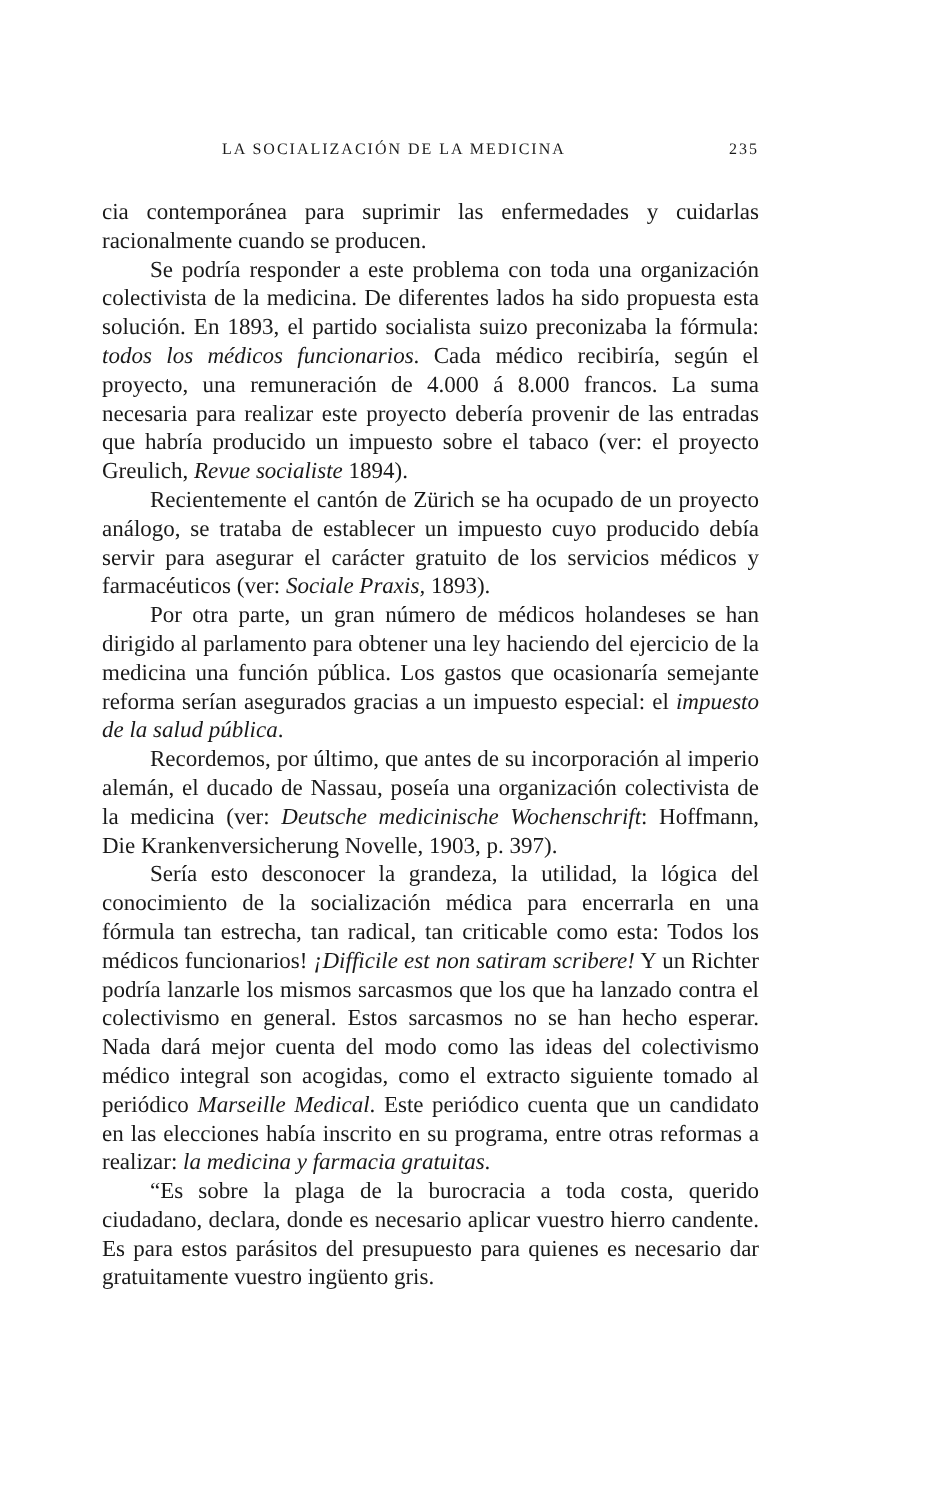LA SOCIALIZACIÓN DE LA MEDICINA 235
cia contemporánea para suprimir las enfermedades y cuidarlas racionalmente cuando se producen.
Se podría responder a este problema con toda una organización colectivista de la medicina. De diferentes lados ha sido propuesta esta solución. En 1893, el partido socialista suizo preconizaba la fórmula: todos los médicos funcionarios. Cada médico recibiría, según el proyecto, una remuneración de 4.000 á 8.000 francos. La suma necesaria para realizar este proyecto debería provenir de las entradas que habría producido un impuesto sobre el tabaco (ver: el proyecto Greulich, Revue socialiste 1894).
Recientemente el cantón de Zürich se ha ocupado de un proyecto análogo, se trataba de establecer un impuesto cuyo producido debía servir para asegurar el carácter gratuito de los servicios médicos y farmacéuticos (ver: Sociale Praxis, 1893).
Por otra parte, un gran número de médicos holandeses se han dirigido al parlamento para obtener una ley haciendo del ejercicio de la medicina una función pública. Los gastos que ocasionaría semejante reforma serían asegurados gracias a un impuesto especial: el impuesto de la salud pública.
Recordemos, por último, que antes de su incorporación al imperio alemán, el ducado de Nassau, poseía una organización colectivista de la medicina (ver: Deutsche medicinische Wochenschrift: Hoffmann, Die Krankenversicherung Novelle, 1903, p. 397).
Sería esto desconocer la grandeza, la utilidad, la lógica del conocimiento de la socialización médica para encerrarla en una fórmula tan estrecha, tan radical, tan criticable como esta: Todos los médicos funcionarios! ¡Difficile est non satiram scribere! Y un Richter podría lanzarle los mismos sarcasmos que los que ha lanzado contra el colectivismo en general. Estos sarcasmos no se han hecho esperar. Nada dará mejor cuenta del modo como las ideas del colectivismo médico integral son acogidas, como el extracto siguiente tomado al periódico Marseille Medical. Este periódico cuenta que un candidato en las elecciones había inscrito en su programa, entre otras reformas a realizar: la medicina y farmacia gratuitas.
“Es sobre la plaga de la burocracia a toda costa, querido ciudadano, declara, donde es necesario aplicar vuestro hierro candente. Es para estos parásitos del presupuesto para quienes es necesario dar gratuitamente vuestro ingüento gris.